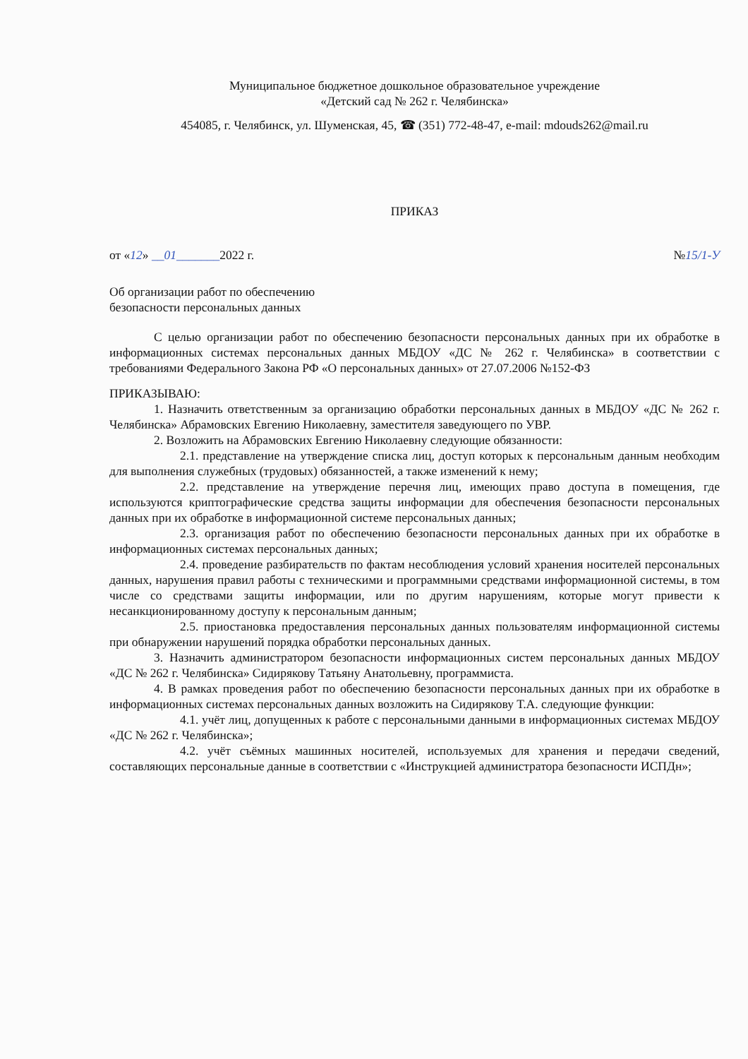Муниципальное бюджетное дошкольное образовательное учреждение
«Детский сад № 262 г. Челябинска»
454085, г. Челябинск, ул. Шуменская, 45, ☎ (351) 772-48-47, e-mail: mdouds262@mail.ru
ПРИКАЗ
от «12» __01_______2022 г. №15/1-У
Об организации работ по обеспечению
безопасности персональных данных
С целью организации работ по обеспечению безопасности персональных данных при их обработке в информационных системах персональных данных МБДОУ «ДС № 262 г. Челябинска» в соответствии с требованиями Федерального Закона РФ «О персональных данных» от 27.07.2006 №152-ФЗ
ПРИКАЗЫВАЮ:
1. Назначить ответственным за организацию обработки персональных данных в МБДОУ «ДС № 262 г. Челябинска» Абрамовских Евгению Николаевну, заместителя заведующего по УВР.
2. Возложить на Абрамовских Евгению Николаевну следующие обязанности:
2.1. представление на утверждение списка лиц, доступ которых к персональным данным необходим для выполнения служебных (трудовых) обязанностей, а также изменений к нему;
2.2. представление на утверждение перечня лиц, имеющих право доступа в помещения, где используются криптографические средства защиты информации для обеспечения безопасности персональных данных при их обработке в информационной системе персональных данных;
2.3. организация работ по обеспечению безопасности персональных данных при их обработке в информационных системах персональных данных;
2.4. проведение разбирательств по фактам несоблюдения условий хранения носителей персональных данных, нарушения правил работы с техническими и программными средствами информационной системы, в том числе со средствами защиты информации, или по другим нарушениям, которые могут привести к несанкционированному доступу к персональным данным;
2.5. приостановка предоставления персональных данных пользователям информационной системы при обнаружении нарушений порядка обработки персональных данных.
3. Назначить администратором безопасности информационных систем персональных данных МБДОУ «ДС № 262 г. Челябинска» Сидирякову Татьяну Анатольевну, программиста.
4. В рамках проведения работ по обеспечению безопасности персональных данных при их обработке в информационных системах персональных данных возложить на Сидирякову Т.А. следующие функции:
4.1. учёт лиц, допущенных к работе с персональными данными в информационных системах МБДОУ «ДС № 262 г. Челябинска»;
4.2. учёт съёмных машинных носителей, используемых для хранения и передачи сведений, составляющих персональные данные в соответствии с «Инструкцией администратора безопасности ИСПДн»;